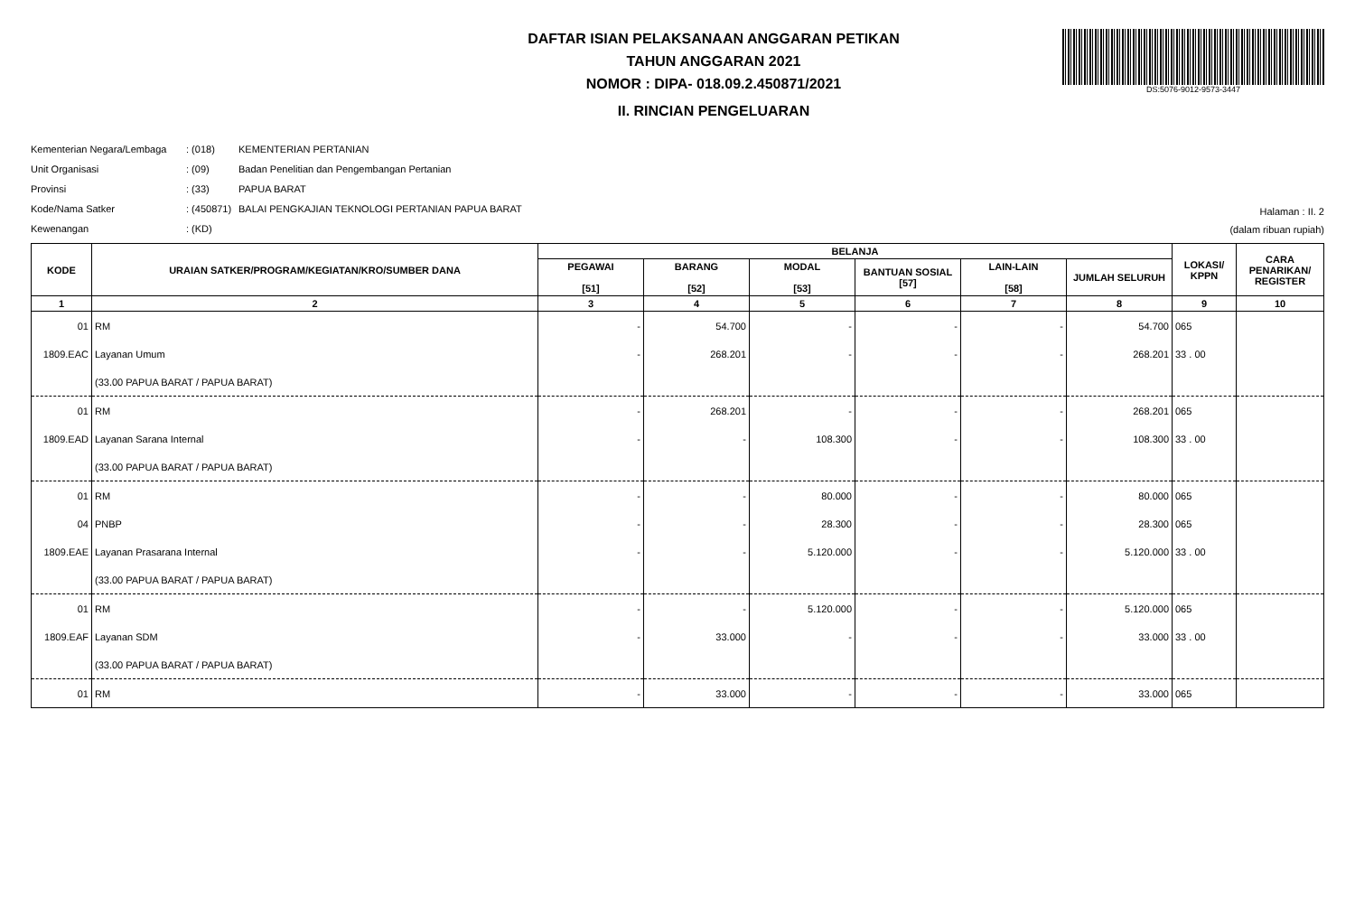DS:5076-9012-9573-3447
DAFTAR ISIAN PELAKSANAAN ANGGARAN PETIKAN
TAHUN ANGGARAN 2021
NOMOR : DIPA- 018.09.2.450871/2021
II. RINCIAN PENGELUARAN
Kementerian Negara/Lembaga: (018) KEMENTERIAN PERTANIAN
Unit Organisasi: (09) Badan Penelitian dan Pengembangan Pertanian
Provinsi: (33) PAPUA BARAT
Kode/Nama Satker: (450871) BALAI PENGKAJIAN TEKNOLOGI PERTANIAN PAPUA BARAT
Kewenangan: (KD)
Halaman : II. 2
(dalam ribuan rupiah)
| KODE | URAIAN SATKER/PROGRAM/KEGIATAN/KRO/SUMBER DANA | BELANJA | | | | | | LOKASI/ KPPN | CARA PENARIKAN/ REGISTER |
| --- | --- | --- | --- | --- | --- | --- | --- | --- | --- |
| | | PEGAWAI [51] | BARANG [52] | MODAL [53] | BANTUAN SOSIAL [57] | LAIN-LAIN [58] | JUMLAH SELURUH | | |
| 1 | 2 | 3 | 4 | 5 | 6 | 7 | 8 | 9 | 10 |
| 01 | RM | - | 54.700 | - | - | - | 54.700 | 065 | |
| 1809.EAC | Layanan Umum | - | 268.201 | - | - | - | 268.201 | 33 . 00 | |
| | (33.00 PAPUA BARAT / PAPUA BARAT) | | | | | | | | |
| 01 | RM | - | 268.201 | - | - | - | 268.201 | 065 | |
| 1809.EAD | Layanan Sarana Internal | - | - | 108.300 | - | - | 108.300 | 33 . 00 | |
| | (33.00 PAPUA BARAT / PAPUA BARAT) | | | | | | | | |
| 01 | RM | - | - | 80.000 | - | - | 80.000 | 065 | |
| 04 | PNBP | - | - | 28.300 | - | - | 28.300 | 065 | |
| 1809.EAE | Layanan Prasarana Internal | - | - | 5.120.000 | - | - | 5.120.000 | 33 . 00 | |
| | (33.00 PAPUA BARAT / PAPUA BARAT) | | | | | | | | |
| 01 | RM | - | - | 5.120.000 | - | - | 5.120.000 | 065 | |
| 1809.EAF | Layanan SDM | - | 33.000 | - | - | - | 33.000 | 33 . 00 | |
| | (33.00 PAPUA BARAT / PAPUA BARAT) | | | | | | | | |
| 01 | RM | - | 33.000 | - | - | - | 33.000 | 065 | |